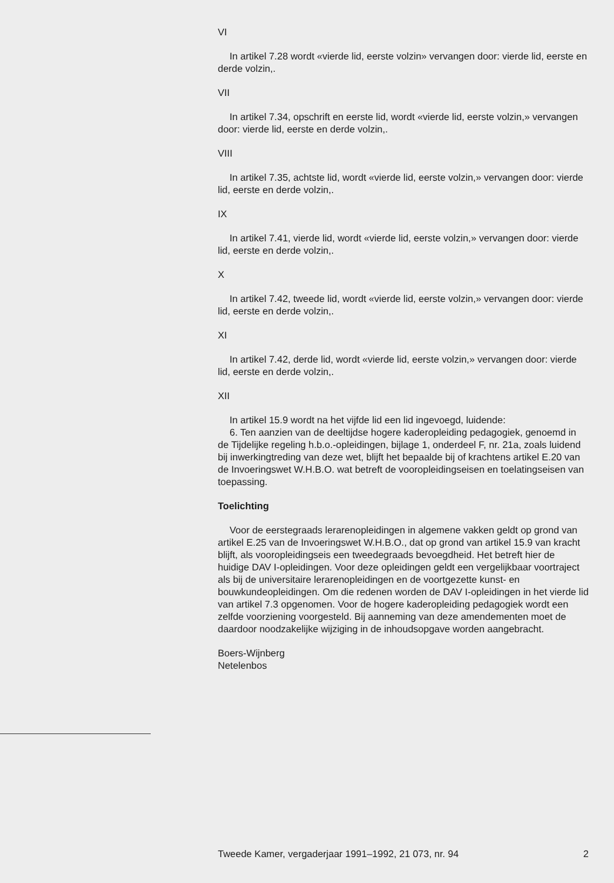VI
In artikel 7.28 wordt «vierde lid, eerste volzin» vervangen door: vierde lid, eerste en derde volzin,.
VII
In artikel 7.34, opschrift en eerste lid, wordt «vierde lid, eerste volzin,» vervangen door: vierde lid, eerste en derde volzin,.
VIII
In artikel 7.35, achtste lid, wordt «vierde lid, eerste volzin,» vervangen door: vierde lid, eerste en derde volzin,.
IX
In artikel 7.41, vierde lid, wordt «vierde lid, eerste volzin,» vervangen door: vierde lid, eerste en derde volzin,.
X
In artikel 7.42, tweede lid, wordt «vierde lid, eerste volzin,» vervangen door: vierde lid, eerste en derde volzin,.
XI
In artikel 7.42, derde lid, wordt «vierde lid, eerste volzin,» vervangen door: vierde lid, eerste en derde volzin,.
XII
In artikel 15.9 wordt na het vijfde lid een lid ingevoegd, luidende:
6. Ten aanzien van de deeltijdse hogere kaderopleiding pedagogiek, genoemd in de Tijdelijke regeling h.b.o.-opleidingen, bijlage 1, onderdeel F, nr. 21a, zoals luidend bij inwerkingtreding van deze wet, blijft het bepaalde bij of krachtens artikel E.20 van de Invoeringswet W.H.B.O. wat betreft de vooropleidingseisen en toelatingseisen van toepassing.
Toelichting
Voor de eerstegraads lerarenopleidingen in algemene vakken geldt op grond van artikel E.25 van de Invoeringswet W.H.B.O., dat op grond van artikel 15.9 van kracht blijft, als vooropleidingseis een tweedegraads bevoegdheid. Het betreft hier de huidige DAV I-opleidingen. Voor deze opleidingen geldt een vergelijkbaar voortraject als bij de universitaire lerarenopleidingen en de voortgezette kunst- en bouwkundeopleidingen. Om die redenen worden de DAV I-opleidingen in het vierde lid van artikel 7.3 opgenomen. Voor de hogere kaderopleiding pedagogiek wordt een zelfde voorziening voorgesteld. Bij aanneming van deze amendementen moet de daardoor noodzakelijke wijziging in de inhoudsopgave worden aangebracht.
Boers-Wijnberg
Netelenbos
Tweede Kamer, vergaderjaar 1991–1992, 21 073, nr. 94 2